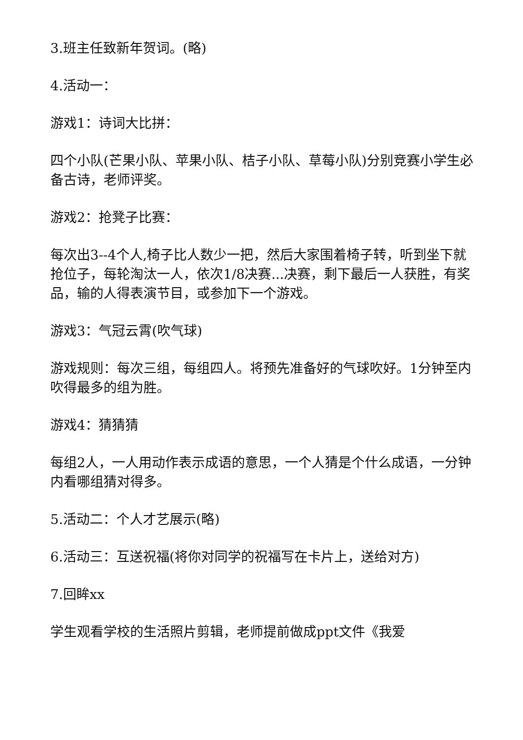3.班主任致新年贺词。(略)
4.活动一：
游戏1：诗词大比拼：
四个小队(芒果小队、苹果小队、桔子小队、草莓小队)分别竞赛小学生必备古诗，老师评奖。
游戏2：抢凳子比赛：
每次出3--4个人,椅子比人数少一把，然后大家围着椅子转，听到坐下就抢位子，每轮淘汰一人，依次1/8决赛...决赛，剩下最后一人获胜，有奖品，输的人得表演节目，或参加下一个游戏。
游戏3：气冠云霄(吹气球)
游戏规则：每次三组，每组四人。将预先准备好的气球吹好。1分钟至内吹得最多的组为胜。
游戏4：猜猜猜
每组2人，一人用动作表示成语的意思，一个人猜是个什么成语，一分钟内看哪组猜对得多。
5.活动二：个人才艺展示(略)
6.活动三：互送祝福(将你对同学的祝福写在卡片上，送给对方)
7.回眸xx
学生观看学校的生活照片剪辑，老师提前做成ppt文件《我爱